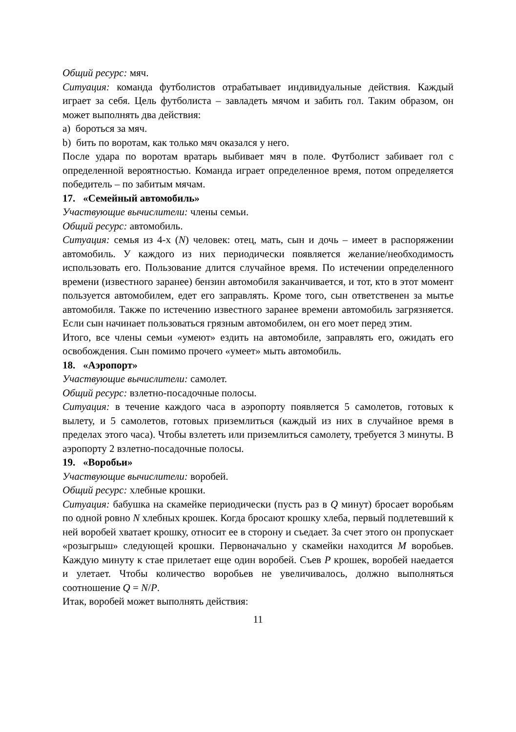Общий ресурс: мяч.
Ситуация: команда футболистов отрабатывает индивидуальные действия. Каждый играет за себя. Цель футболиста – завладеть мячом и забить гол. Таким образом, он может выполнять два действия:
a) бороться за мяч.
b) бить по воротам, как только мяч оказался у него.
После удара по воротам вратарь выбивает мяч в поле. Футболист забивает гол с определенной вероятностью. Команда играет определенное время, потом определяется победитель – по забитым мячам.
17. «Семейный автомобиль»
Участвующие вычислители: члены семьи.
Общий ресурс: автомобиль.
Ситуация: семья из 4-х (N) человек: отец, мать, сын и дочь – имеет в распоряжении автомобиль. У каждого из них периодически появляется желание/необходимость использовать его. Пользование длится случайное время. По истечении определенного времени (известного заранее) бензин автомобиля заканчивается, и тот, кто в этот момент пользуется автомобилем, едет его заправлять. Кроме того, сын ответственен за мытье автомобиля. Также по истечению известного заранее времени автомобиль загрязняется. Если сын начинает пользоваться грязным автомобилем, он его моет перед этим.
Итого, все члены семьи «умеют» ездить на автомобиле, заправлять его, ожидать его освобождения. Сын помимо прочего «умеет» мыть автомобиль.
18. «Аэропорт»
Участвующие вычислители: самолет.
Общий ресурс: взлетно-посадочные полосы.
Ситуация: в течение каждого часа в аэропорту появляется 5 самолетов, готовых к вылету, и 5 самолетов, готовых приземлиться (каждый из них в случайное время в пределах этого часа). Чтобы взлететь или приземлиться самолету, требуется 3 минуты. В аэропорту 2 взлетно-посадочные полосы.
19. «Воробьи»
Участвующие вычислители: воробей.
Общий ресурс: хлебные крошки.
Ситуация: бабушка на скамейке периодически (пусть раз в Q минут) бросает воробьям по одной ровно N хлебных крошек. Когда бросают крошку хлеба, первый подлетевший к ней воробей хватает крошку, относит ее в сторону и съедает. За счет этого он пропускает «розыгрыш» следующей крошки. Первоначально у скамейки находится M воробьев. Каждую минуту к стае прилетает еще один воробей. Съев P крошек, воробей наедается и улетает. Чтобы количество воробьев не увеличивалось, должно выполняться соотношение Q = N/P.
Итак, воробей может выполнять действия:
11